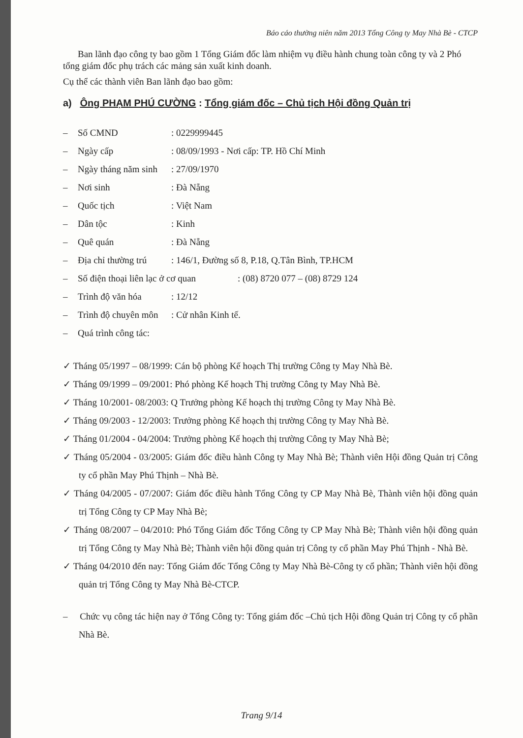Báo cáo thường niên năm 2013 Tổng Công ty May Nhà Bè - CTCP
Ban lãnh đạo công ty bao gồm 1 Tổng Giám đốc làm nhiệm vụ điều hành chung toàn công ty và 2 Phó tổng giám đốc phụ trách các mảng sản xuất kinh doanh.
Cụ thể các thành viên Ban lãnh đạo bao gồm:
a) Ông PHẠM PHÚ CƯỜNG : Tổng giám đốc – Chủ tịch Hội đồng Quản trị
– Số CMND: 0229999445
– Ngày cấp: 08/09/1993 - Nơi cấp: TP. Hồ Chí Minh
– Ngày tháng năm sinh: 27/09/1970
– Nơi sinh: Đà Nẵng
– Quốc tịch: Việt Nam
– Dân tộc: Kinh
– Quê quán: Đà Nẵng
– Địa chỉ thường trú: 146/1, Đường số 8, P.18, Q.Tân Bình, TP.HCM
– Số điện thoại liên lạc ở cơ quan: (08) 8720 077 – (08) 8729 124
– Trình độ văn hóa: 12/12
– Trình độ chuyên môn: Cử nhân Kinh tế.
– Quá trình công tác:
✓ Tháng 05/1997 – 08/1999: Cán bộ phòng Kế hoạch Thị trường Công ty May Nhà Bè.
✓ Tháng 09/1999 – 09/2001: Phó phòng Kế hoạch Thị trường Công ty May Nhà Bè.
✓ Tháng 10/2001- 08/2003: Q Trưởng phòng Kế hoạch thị trường Công ty May Nhà Bè.
✓ Tháng 09/2003 - 12/2003: Trưởng phòng Kế hoạch thị trường Công ty May Nhà Bè.
✓ Tháng 01/2004 - 04/2004: Trưởng phòng Kế hoạch thị trường Công ty May Nhà Bè;
✓ Tháng 05/2004 - 03/2005: Giám đốc điều hành Công ty May Nhà Bè; Thành viên Hội đồng Quản trị Công ty cổ phần May Phú Thịnh – Nhà Bè.
✓ Tháng 04/2005 - 07/2007: Giám đốc điều hành Tổng Công ty CP May Nhà Bè, Thành viên hội đồng quản trị Tổng Công ty CP May Nhà Bè;
✓ Tháng 08/2007 – 04/2010: Phó Tổng Giám đốc Tổng Công ty CP May Nhà Bè; Thành viên hội đồng quản trị Tổng Công ty May Nhà Bè; Thành viên hội đồng quản trị Công ty cổ phần May Phú Thịnh - Nhà Bè.
✓ Tháng 04/2010 đến nay: Tổng Giám đốc Tổng Công ty May Nhà Bè-Công ty cổ phần; Thành viên hội đồng quản trị Tổng Công ty May Nhà Bè-CTCP.
– Chức vụ công tác hiện nay ở Tổng Công ty: Tổng giám đốc –Chủ tịch Hội đồng Quản trị Công ty cổ phần Nhà Bè.
Trang 9/14